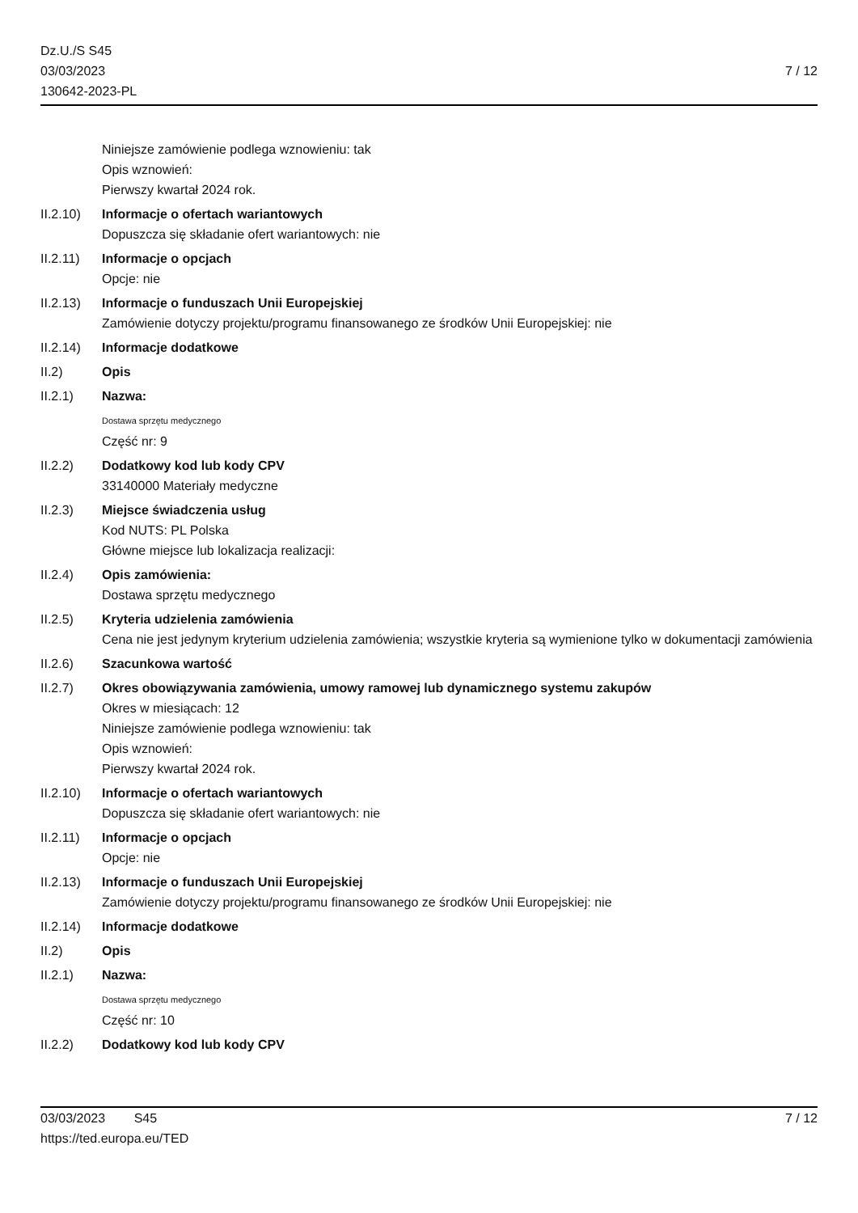Dz.U./S S45
03/03/2023
130642-2023-PL
7 / 12
Niniejsze zamówienie podlega wznowieniu: tak
Opis wznowień:
Pierwszy kwartał 2024 rok.
II.2.10)
Informacje o ofertach wariantowych
Dopuszcza się składanie ofert wariantowych: nie
II.2.11)
Informacje o opcjach
Opcje: nie
II.2.13)
Informacje o funduszach Unii Europejskiej
Zamówienie dotyczy projektu/programu finansowanego ze środków Unii Europejskiej: nie
II.2.14)
Informacje dodatkowe
II.2) Opis
II.2.1) Nazwa:
Dostawa sprzętu medycznego
Część nr: 9
II.2.2) Dodatkowy kod lub kody CPV
33140000 Materiały medyczne
II.2.3) Miejsce świadczenia usług
Kod NUTS: PL Polska
Główne miejsce lub lokalizacja realizacji:
II.2.4) Opis zamówienia:
Dostawa sprzętu medycznego
II.2.5) Kryteria udzielenia zamówienia
Cena nie jest jedynym kryterium udzielenia zamówienia; wszystkie kryteria są wymienione tylko w dokumentacji zamówienia
II.2.6) Szacunkowa wartość
II.2.7) Okres obowiązywania zamówienia, umowy ramowej lub dynamicznego systemu zakupów
Okres w miesiącach: 12
Niniejsze zamówienie podlega wznowieniu: tak
Opis wznowień:
Pierwszy kwartał 2024 rok.
II.2.10)
Informacje o ofertach wariantowych
Dopuszcza się składanie ofert wariantowych: nie
II.2.11)
Informacje o opcjach
Opcje: nie
II.2.13)
Informacje o funduszach Unii Europejskiej
Zamówienie dotyczy projektu/programu finansowanego ze środków Unii Europejskiej: nie
II.2.14)
Informacje dodatkowe
II.2) Opis
II.2.1) Nazwa:
Dostawa sprzętu medycznego
Część nr: 10
II.2.2) Dodatkowy kod lub kody CPV
03/03/2023 S45
https://ted.europa.eu/TED
7 / 12